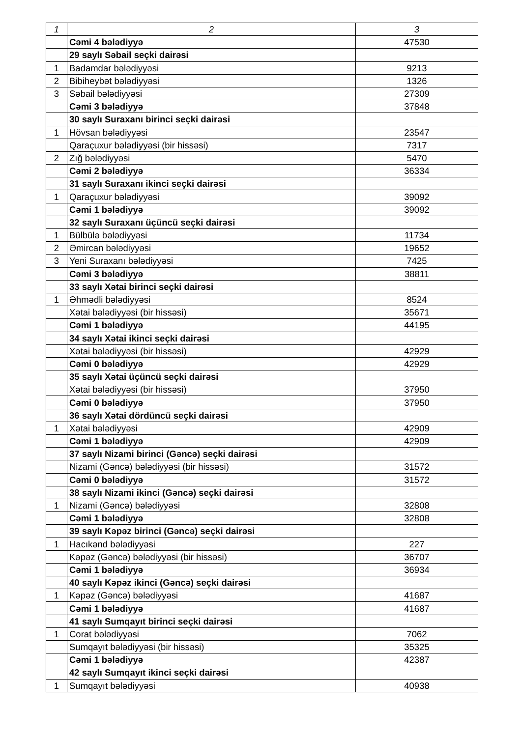| 1 | 2 | 3 |
| | Cəmi 4 bələdiyyə | 47530 |
| | 29 saylı Səbail seçki dairəsi | |
| 1 | Badamdar bələdiyyəsi | 9213 |
| 2 | Bibiheybət bələdiyyəsi | 1326 |
| 3 | Səbail bələdiyyəsi | 27309 |
| | Cəmi 3 bələdiyyə | 37848 |
| | 30 saylı Suraxanı birinci seçki dairəsi | |
| 1 | Hövsan bələdiyyəsi | 23547 |
| | Qaraçuxur bələdiyyəsi (bir hissəsi) | 7317 |
| 2 | Zığ bələdiyyəsi | 5470 |
| | Cəmi 2 bələdiyyə | 36334 |
| | 31 saylı Suraxanı ikinci seçki dairəsi | |
| 1 | Qaraçuxur bələdiyyəsi | 39092 |
| | Cəmi 1 bələdiyyə | 39092 |
| | 32 saylı Suraxanı üçüncü seçki dairəsi | |
| 1 | Bülbülə bələdiyyəsi | 11734 |
| 2 | Əmircan bələdiyyəsi | 19652 |
| 3 | Yeni Suraxanı bələdiyyəsi | 7425 |
| | Cəmi 3 bələdiyyə | 38811 |
| | 33 saylı Xətai birinci seçki dairəsi | |
| 1 | Əhmədli bələdiyyəsi | 8524 |
| | Xətai bələdiyyəsi (bir hissəsi) | 35671 |
| | Cəmi 1 bələdiyyə | 44195 |
| | 34 saylı Xətai ikinci seçki dairəsi | |
| | Xətai bələdiyyəsi (bir hissəsi) | 42929 |
| | Cəmi 0 bələdiyyə | 42929 |
| | 35 saylı Xətai üçüncü seçki dairəsi | |
| | Xətai bələdiyyəsi (bir hissəsi) | 37950 |
| | Cəmi 0 bələdiyyə | 37950 |
| | 36 saylı Xətai dördüncü seçki dairəsi | |
| 1 | Xətai bələdiyyəsi | 42909 |
| | Cəmi 1 bələdiyyə | 42909 |
| | 37 saylı Nizami birinci (Gəncə) seçki dairəsi | |
| | Nizami (Gəncə) bələdiyyəsi (bir hissəsi) | 31572 |
| | Cəmi 0 bələdiyyə | 31572 |
| | 38 saylı Nizami ikinci (Gəncə) seçki dairəsi | |
| 1 | Nizami (Gəncə) bələdiyyəsi | 32808 |
| | Cəmi 1 bələdiyyə | 32808 |
| | 39 saylı Kəpəz birinci (Gəncə) seçki dairəsi | |
| 1 | Hacıkənd bələdiyyəsi | 227 |
| | Kəpəz (Gəncə) bələdiyyəsi (bir hissəsi) | 36707 |
| | Cəmi 1 bələdiyyə | 36934 |
| | 40 saylı Kəpəz ikinci (Gəncə) seçki dairəsi | |
| 1 | Kəpəz (Gəncə) bələdiyyəsi | 41687 |
| | Cəmi 1 bələdiyyə | 41687 |
| | 41 saylı Sumqayıt birinci seçki dairəsi | |
| 1 | Corat bələdiyyəsi | 7062 |
| | Sumqayıt bələdiyyəsi (bir hissəsi) | 35325 |
| | Cəmi 1 bələdiyyə | 42387 |
| | 42 saylı Sumqayıt ikinci seçki dairəsi | |
| 1 | Sumqayıt bələdiyyəsi | 40938 |